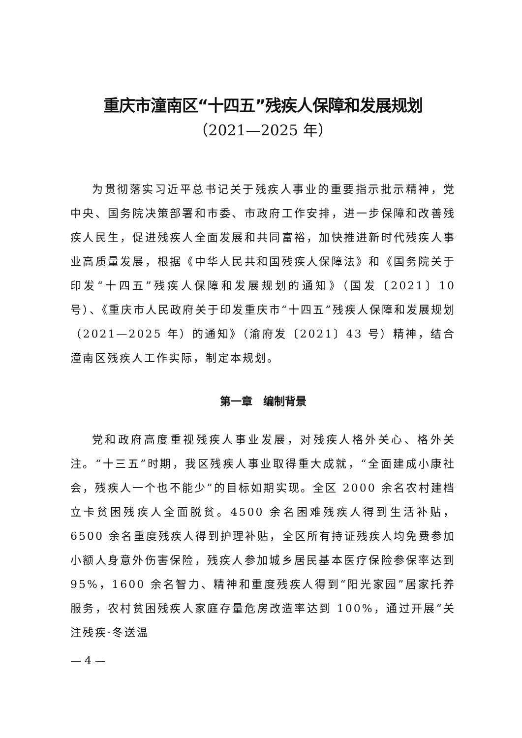重庆市潼南区“十四五”残疾人保障和发展规划
（2021—2025 年）
为贯彻落实习近平总书记关于残疾人事业的重要指示批示精神，党中央、国务院决策部署和市委、市政府工作安排，进一步保障和改善残疾人民生，促进残疾人全面发展和共同富裕，加快推进新时代残疾人事业高质量发展，根据《中华人民共和国残疾人保障法》和《国务院关于印发“十四五”残疾人保障和发展规划的通知》（国发〔2021〕10 号）、《重庆市人民政府关于印发重庆市“十四五”残疾人保障和发展规划（2021—2025 年）的通知》（渝府发〔2021〕43 号）精神，结合潼南区残疾人工作实际，制定本规划。
第一章　编制背景
党和政府高度重视残疾人事业发展，对残疾人格外关心、格外关注。“十三五”时期，我区残疾人事业取得重大成就，“全面建成小康社会，残疾人一个也不能少”的目标如期实现。全区 2000 余名农村建档立卡贫困残疾人全面脱贫。4500 余名困难残疾人得到生活补贴，6500 余名重度残疾人得到护理补贴，全区所有持证残疾人均免费参加小额人身意外伤害保险，残疾人参加城乡居民基本医疗保险参保率达到 95%，1600 余名智力、精神和重度残疾人得到“阳光家园”居家托养服务，农村贫困残疾人家庭存量危房改造率达到 100%，通过开展“关注残疾·冬送温
— 4 —